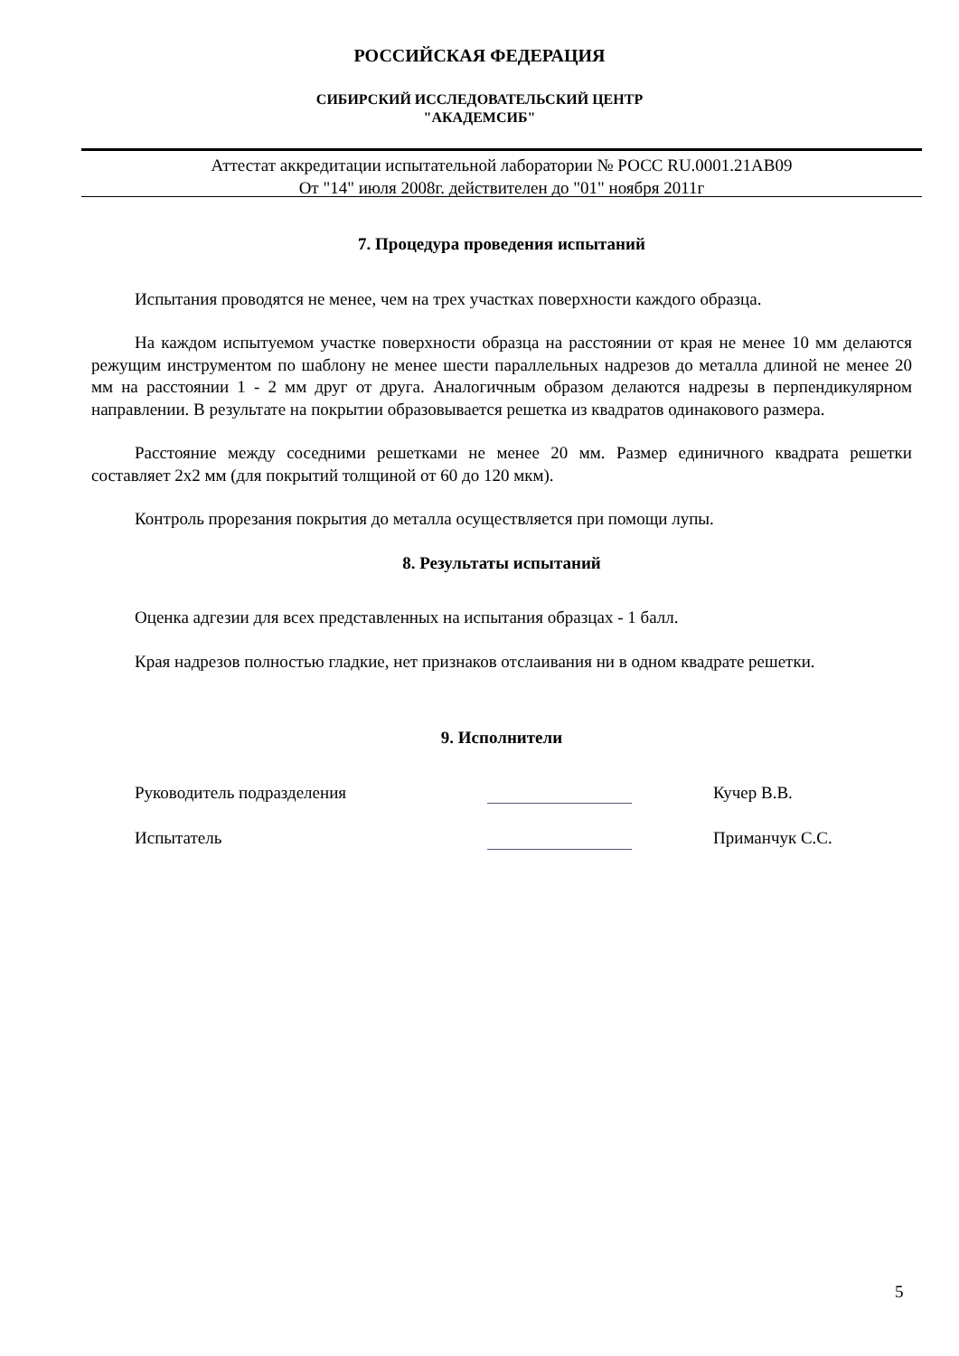РОССИЙСКАЯ ФЕДЕРАЦИЯ
СИБИРСКИЙ ИССЛЕДОВАТЕЛЬСКИЙ ЦЕНТР
"АКАДЕМСИБ"
Аттестат аккредитации испытательной лаборатории № РОСС RU.0001.21АВ09
От "14" июля 2008г. действителен до "01" ноября 2011г
7. Процедура проведения испытаний
Испытания проводятся не менее, чем на трех участках поверхности каждого образца.
На каждом испытуемом участке поверхности образца на расстоянии от края не менее 10 мм делаются режущим инструментом по шаблону не менее шести параллельных надрезов до металла длиной не менее 20 мм на расстоянии 1 - 2 мм друг от друга. Аналогичным образом делаются надрезы в перпендикулярном направлении. В результате на покрытии образовывается решетка из квадратов одинакового размера.
Расстояние между соседними решетками не менее 20 мм. Размер единичного квадрата решетки составляет 2х2 мм (для покрытий толщиной от 60 до 120 мкм).
Контроль прорезания покрытия до металла осуществляется при помощи лупы.
8. Результаты испытаний
Оценка адгезии для всех представленных на испытания образцах - 1 балл.
Края надрезов полностью гладкие, нет признаков отслаивания ни в одном квадрате решетки.
9. Исполнители
Руководитель подразделения Кучер В.В.
Испытатель Приманчук С.С.
5